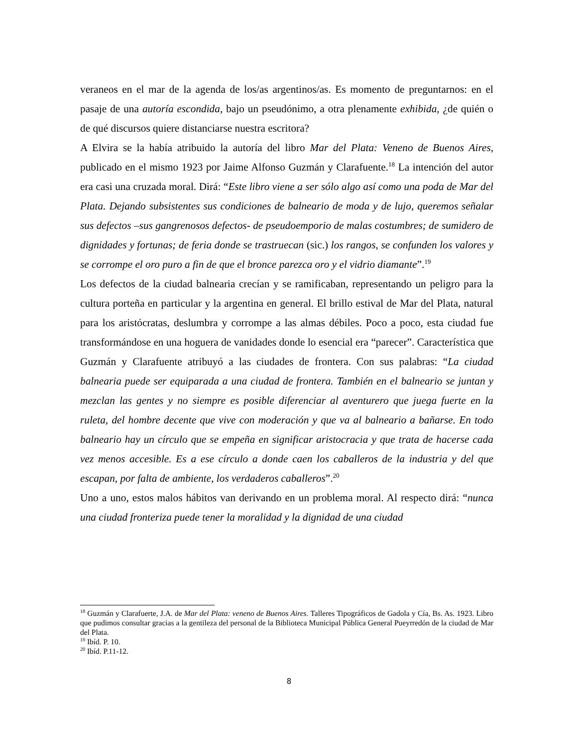veraneos en el mar de la agenda de los/as argentinos/as. Es momento de preguntarnos: en el pasaje de una autoría escondida, bajo un pseudónimo, a otra plenamente exhibida, ¿de quién o de qué discursos quiere distanciarse nuestra escritora?
A Elvira se la había atribuido la autoría del libro Mar del Plata: Veneno de Buenos Aires, publicado en el mismo 1923 por Jaime Alfonso Guzmán y Clarafuente.<sup>18</sup> La intención del autor era casi una cruzada moral. Dirá: “Este libro viene a ser sólo algo así como una poda de Mar del Plata. Dejando subsistentes sus condiciones de balneario de moda y de lujo, queremos señalar sus defectos –sus gangrenosos defectos- de pseudoemporio de malas costumbres; de sumidero de dignidades y fortunas; de feria donde se trastruecan (sic.) los rangos, se confunden los valores y se corrompe el oro puro a fin de que el bronce parezca oro y el vidrio diamante”.<sup>19</sup>
Los defectos de la ciudad balnearia crecían y se ramificaban, representando un peligro para la cultura porteña en particular y la argentina en general. El brillo estival de Mar del Plata, natural para los aristócratas, deslumbra y corrompe a las almas débiles. Poco a poco, esta ciudad fue transformándose en una hoguera de vanidades donde lo esencial era “parecer”. Característica que Guzmán y Clarafuente atribuyó a las ciudades de frontera. Con sus palabras: “La ciudad balnearia puede ser equiparada a una ciudad de frontera. También en el balneario se juntan y mezclan las gentes y no siempre es posible diferenciar al aventurero que juega fuerte en la ruleta, del hombre decente que vive con moderación y que va al balneario a bañarse. En todo balneario hay un círculo que se empeña en significar aristocracia y que trata de hacerse cada vez menos accesible. Es a ese círculo a donde caen los caballeros de la industria y del que escapan, por falta de ambiente, los verdaderos caballeros”.<sup>20</sup>
Uno a uno, estos malos hábitos van derivando en un problema moral. Al respecto dirá: “nunca una ciudad fronteriza puede tener la moralidad y la dignidad de una ciudad
<sup>18</sup> Guzmán y Clarafuerte, J.A. de Mar del Plata: veneno de Buenos Aires. Talleres Tipográficos de Gadola y Cía, Bs. As. 1923. Libro que pudimos consultar gracias a la gentileza del personal de la Biblioteca Municipal Pública General Pueyrredón de la ciudad de Mar del Plata.
<sup>19</sup> Ibíd. P. 10.
<sup>20</sup> Ibíd. P.11-12.
8